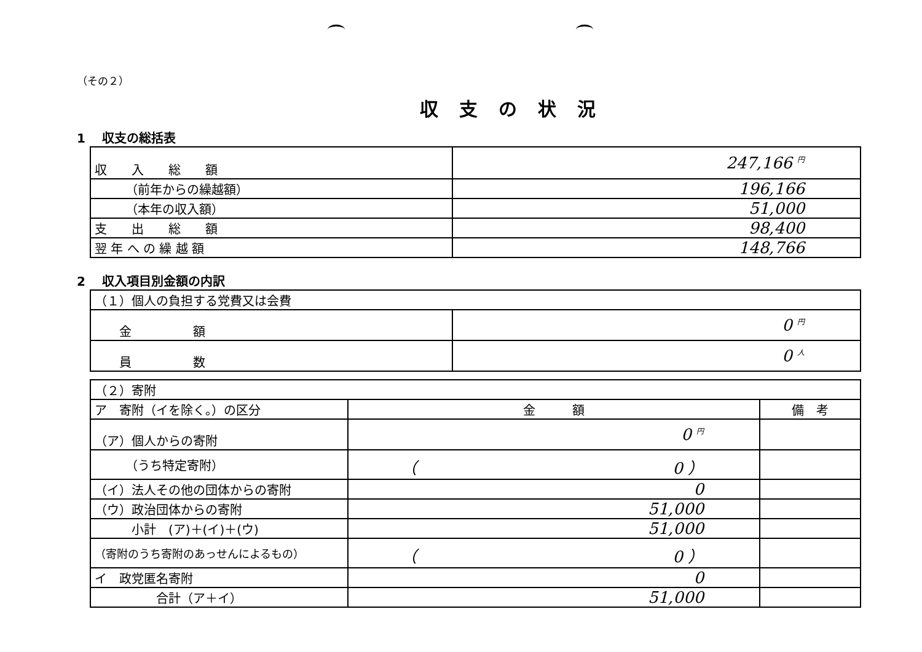（その２）
収支の状況
1　 収支の総括表
| 収 入 総 額 | 247,166 円 |
| （前年からの繰越額） | 196,166 |
| （本年の収入額） | 51,000 |
| 支 出 総 額 | 98,400 |
| 翌 年 へ の 繰 越 額 | 148,766 |
2　 収入項目別金額の内訳
| （１）個人の負担する党費又は会費 | |
| 金 額 | 0 円 |
| 員 数 | 0 人 |
| （２）寄附 | | |
| ア 寄附（イを除く。）の区分 | 金 額 | 備 考 |
| （ア）個人からの寄附 | 0 円 | |
| （うち特定寄附） | （ 0 ） | |
| （イ）法人その他の団体からの寄附 | 0 | |
| （ウ）政治団体からの寄附 | 51,000 | |
| 小計 (ア)＋(イ)＋(ウ) | 51,000 | |
| （寄附のうち寄附のあっせんによるもの） | （ 0 ） | |
| イ 政党匿名寄附 | 0 | |
| 合計（ア＋イ） | 51,000 | |